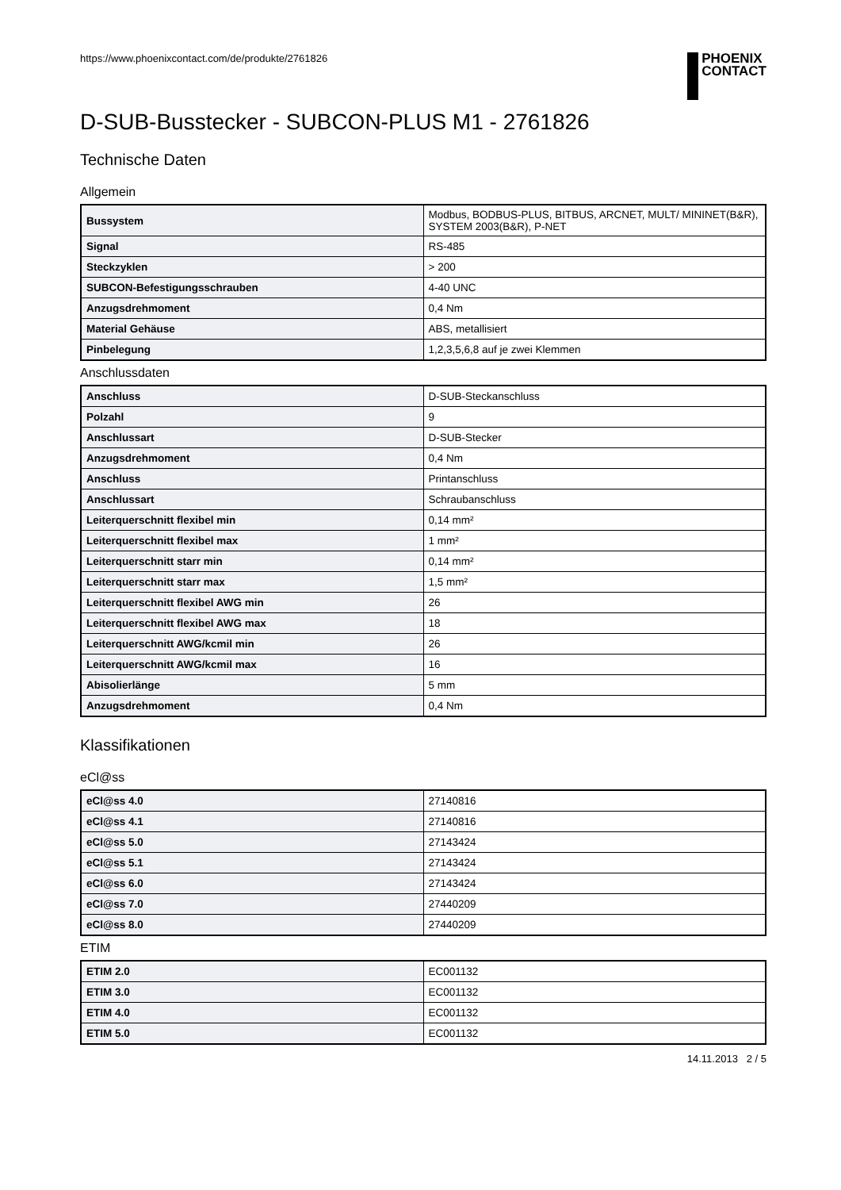https://www.phoenixcontact.com/de/produkte/2761826 PHOENIX
CONTACT
D-SUB-Busstecker - SUBCON-PLUS M1 - 2761826
Technische Daten
Allgemein
| Bussystem | Modbus, BODBUS-PLUS, BITBUS, ARCNET, MULT/ MININET(B&R), SYSTEM 2003(B&R), P-NET |
| Signal | RS-485 |
| Steckzyklen | > 200 |
| SUBCON-Befestigungsschrauben | 4-40 UNC |
| Anzugsdrehmoment | 0,4 Nm |
| Material Gehäuse | ABS, metallisiert |
| Pinbelegung | 1,2,3,5,6,8 auf je zwei Klemmen |
Anschlussdaten
| Anschluss | D-SUB-Steckanschluss |
| Polzahl | 9 |
| Anschlussart | D-SUB-Stecker |
| Anzugsdrehmoment | 0,4 Nm |
| Anschluss | Printanschluss |
| Anschlussart | Schraubanschluss |
| Leiterquerschnitt flexibel min | 0,14 mm² |
| Leiterquerschnitt flexibel max | 1 mm² |
| Leiterquerschnitt starr min | 0,14 mm² |
| Leiterquerschnitt starr max | 1,5 mm² |
| Leiterquerschnitt flexibel AWG min | 26 |
| Leiterquerschnitt flexibel AWG max | 18 |
| Leiterquerschnitt AWG/kcmil min | 26 |
| Leiterquerschnitt AWG/kcmil max | 16 |
| Abisolierlänge | 5 mm |
| Anzugsdrehmoment | 0,4 Nm |
Klassifikationen
eCl@ss
| eCl@ss 4.0 | 27140816 |
| eCl@ss 4.1 | 27140816 |
| eCl@ss 5.0 | 27143424 |
| eCl@ss 5.1 | 27143424 |
| eCl@ss 6.0 | 27143424 |
| eCl@ss 7.0 | 27440209 |
| eCl@ss 8.0 | 27440209 |
ETIM
| ETIM 2.0 | EC001132 |
| ETIM 3.0 | EC001132 |
| ETIM 4.0 | EC001132 |
| ETIM 5.0 | EC001132 |
14.11.2013 2 / 5